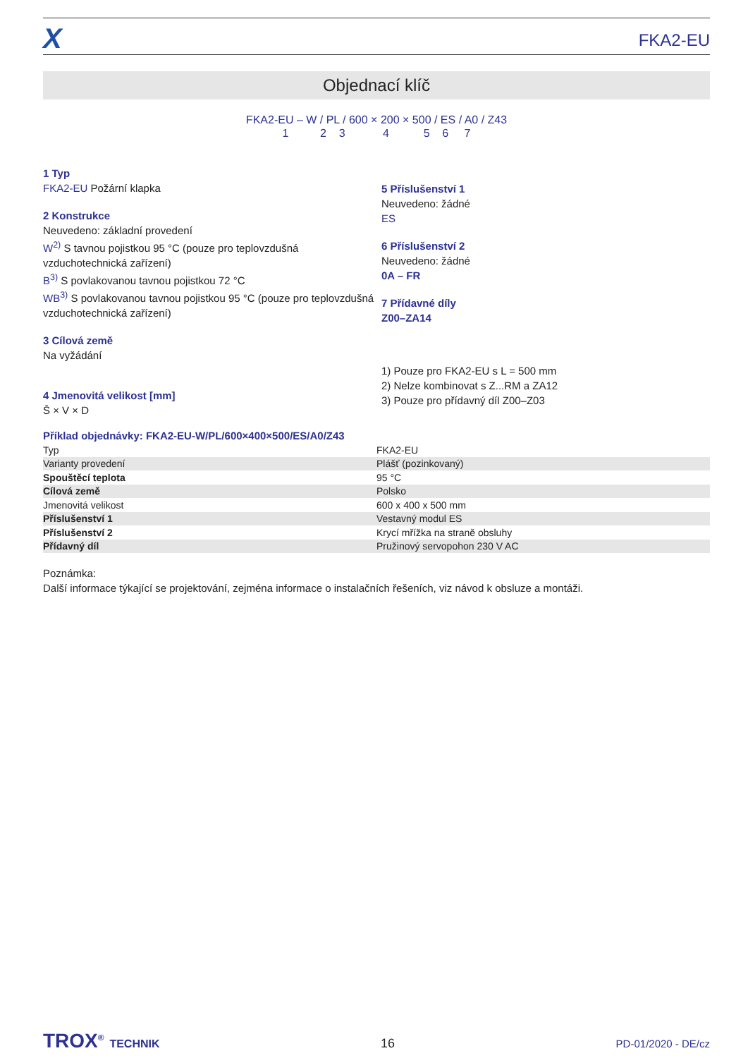X
FKA2-EU
Objednací klíč
FKA2-EU – W / PL / 600 × 200 × 500 / ES / A0 / Z43
1 2 3 4 5 6 7
1 Typ
FKA2-EU Požární klapka
2 Konstrukce
Neuvedeno: základní provedení
W<sup>2)</sup> S tavnou pojistkou 95 °C (pouze pro teplovzdušná vzduchotechnická zařízení)
B<sup>3)</sup> S povlakovanou tavnou pojistkou 72 °C
WB<sup>3)</sup> S povlakovanou tavnou pojistkou 95 °C (pouze pro teplovzdušná vzduchotechnická zařízení)
3 Cílová země
Na vyžádání
4 Jmenovitá velikost [mm]
Š × V × D
5 Příslušenství 1
Neuvedeno: žádné
ES
6 Příslušenství 2
Neuvedeno: žádné
0A – FR
7 Přídavné díly
Z00–ZA14
1) Pouze pro FKA2-EU s L = 500 mm
2) Nelze kombinovat s Z...RM a ZA12
3) Pouze pro přídavný díl Z00–Z03
Příklad objednávky: FKA2-EU-W/PL/600×400×500/ES/A0/Z43
| Typ | FKA2-EU |
| Varianty provedení | Plášť (pozinkovaný) |
| Spouštěcí teplota | 95 °C |
| Cílová země | Polsko |
| Jmenovitá velikost | 600 x 400 x 500 mm |
| Příslušenství 1 | Vestavný modul ES |
| Příslušenství 2 | Krycí mřížka na straně obsluhy |
| Přídavný díl | Pružinový servopohon 230 V AC |
Poznámka:
Další informace týkající se projektování, zejména informace o instalačních řešeních, viz návod k obsluze a montáži.
TROX<sup>®</sup> TECHNIK 16 PD-01/2020 - DE/cz